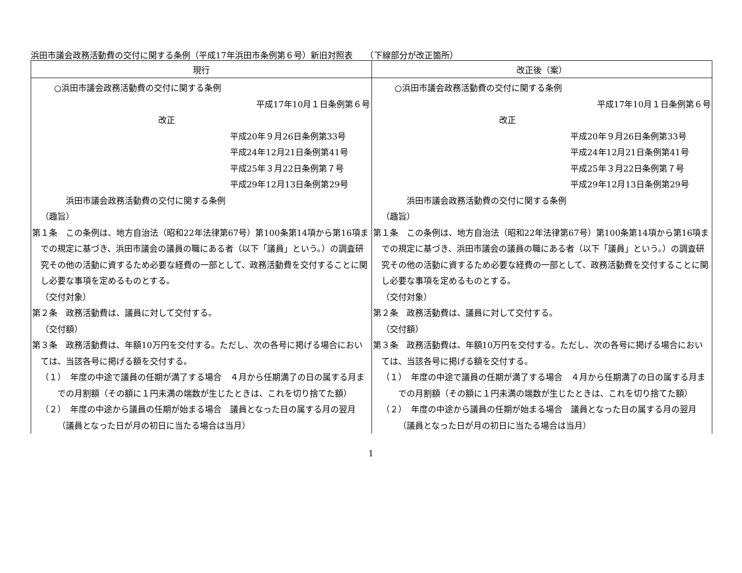浜田市議会政務活動費の交付に関する条例（平成17年浜田市条例第６号）新旧対照表　　（下線部分が改正箇所）
| 現行 | 改正後（案） |
| --- | --- |
| ○浜田市議会政務活動費の交付に関する条例 平成17年10月１日条例第６号 改正 平成20年９月26日条例第33号 平成24年12月21日条例第41号 平成25年３月22日条例第７号 平成29年12月13日条例第29号 浜田市議会政務活動費の交付に関する条例 （趣旨） 第１条 この条例は、地方自治法（昭和22年法律第67号）第100条第14項から第16項までの規定に基づき、浜田市議会の議員の職にある者（以下「議員」という。）の調査研究その他の活動に資するため必要な経費の一部として、政務活動費を交付することに関し必要な事項を定めるものとする。 （交付対象） 第２条 政務活動費は、議員に対して交付する。 （交付額） 第３条 政務活動費は、年額10万円を交付する。ただし、次の各号に掲げる場合においては、当該各号に掲げる額を交付する。 （１） 年度の中途で議員の任期が満了する場合 ４月から任期満了の日の属する月までの月割額（その額に１円未満の端数が生じたときは、これを切り捨てた額） （２） 年度の中途から議員の任期が始まる場合 議員となった日の属する月の翌月（議員となった日が月の初日に当たる場合は当月） | ○浜田市議会政務活動費の交付に関する条例 平成17年10月１日条例第６号 改正 平成20年９月26日条例第33号 平成24年12月21日条例第41号 平成25年３月22日条例第７号 平成29年12月13日条例第29号 浜田市議会政務活動費の交付に関する条例 （趣旨） 第１条 この条例は、地方自治法（昭和22年法律第67号）第100条第14項から第16項までの規定に基づき、浜田市議会の議員の職にある者（以下「議員」という。）の調査研究その他の活動に資するため必要な経費の一部として、政務活動費を交付することに関し必要な事項を定めるものとする。 （交付対象） 第２条 政務活動費は、議員に対して交付する。 （交付額） 第３条 政務活動費は、年額10万円を交付する。ただし、次の各号に掲げる場合においては、当該各号に掲げる額を交付する。 （１） 年度の中途で議員の任期が満了する場合 ４月から任期満了の日の属する月までの月割額（その額に１円未満の端数が生じたときは、これを切り捨てた額） （２） 年度の中途から議員の任期が始まる場合 議員となった日の属する月の翌月（議員となった日が月の初日に当たる場合は当月） |
1